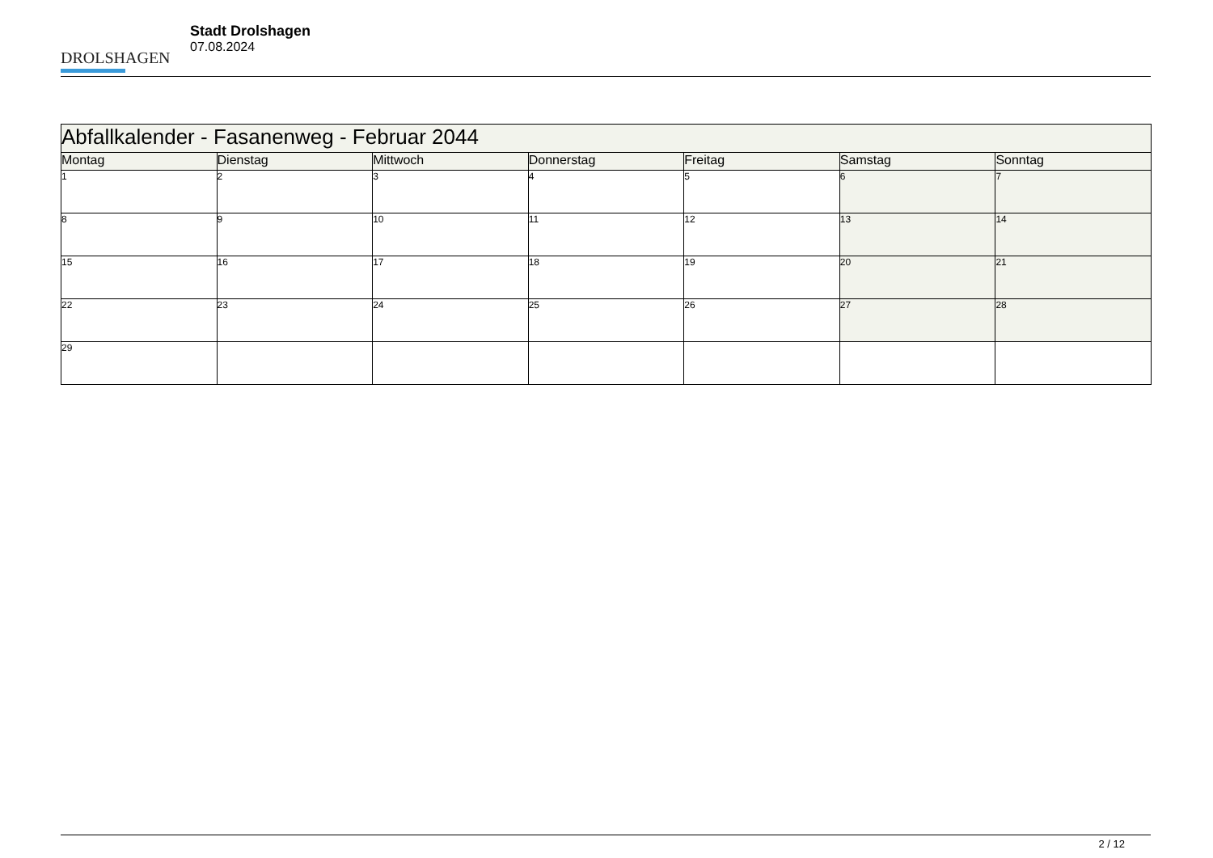DROLSHAGEN
Stadt Drolshagen
07.08.2024
| Abfallkalender - Fasanenweg - Februar 2044 | | | | | | |
| --- | --- | --- | --- | --- | --- | --- |
| Montag | Dienstag | Mittwoch | Donnerstag | Freitag | Samstag | Sonntag |
| 1 | 2 | 3 | 4 | 5 | 6 | 7 |
| 8 | 9 | 10 | 11 | 12 | 13 | 14 |
| 15 | 16 | 17 | 18 | 19 | 20 | 21 |
| 22 | 23 | 24 | 25 | 26 | 27 | 28 |
| 29 | | | | | | |
2 / 12